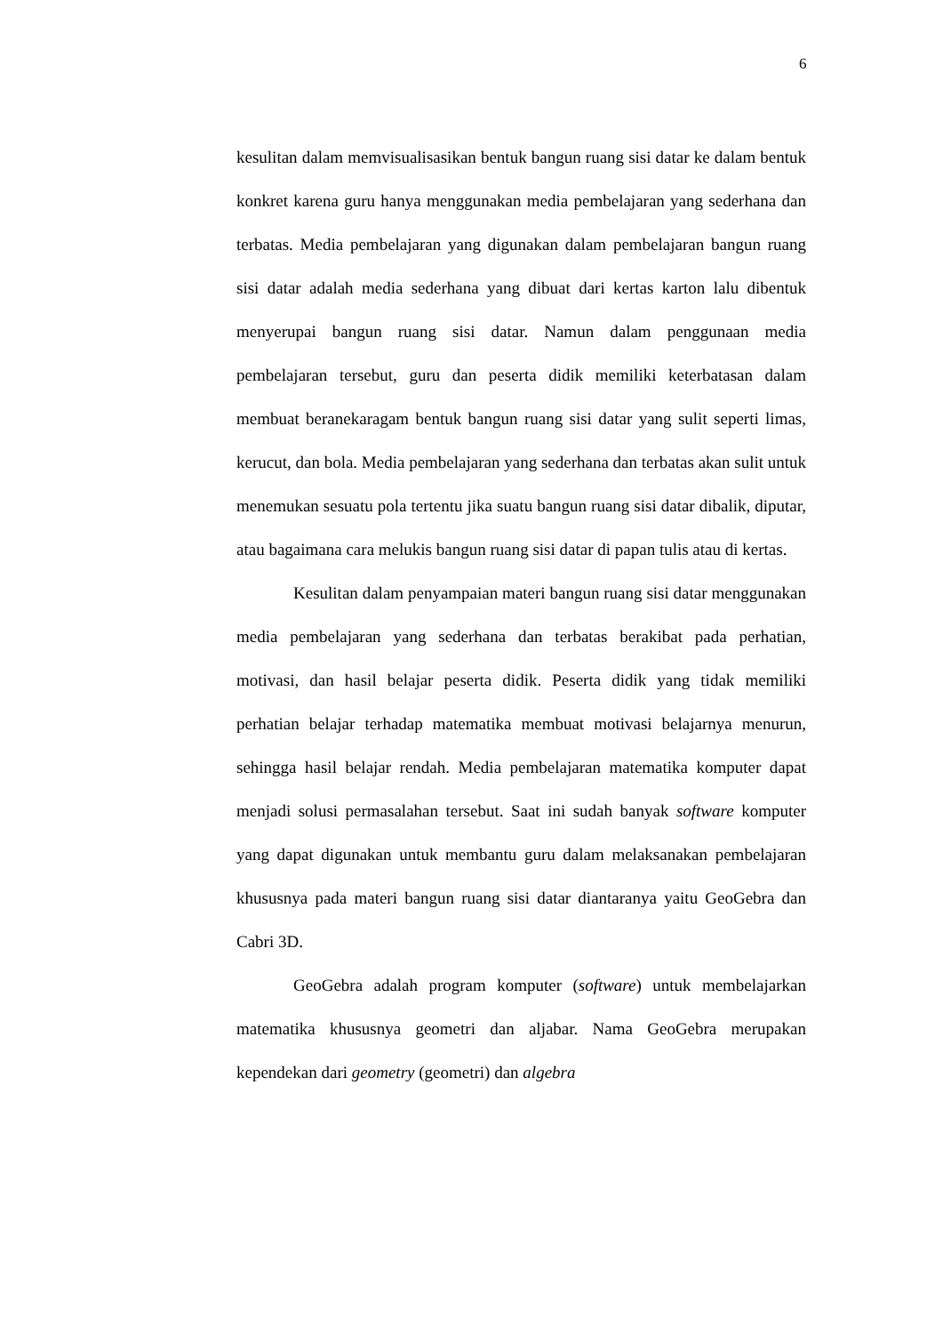6
kesulitan dalam memvisualisasikan bentuk bangun ruang sisi datar ke dalam bentuk konkret karena guru hanya menggunakan media pembelajaran yang sederhana dan terbatas. Media pembelajaran yang digunakan dalam pembelajaran bangun ruang sisi datar adalah media sederhana yang dibuat dari kertas karton lalu dibentuk menyerupai bangun ruang sisi datar. Namun dalam penggunaan media pembelajaran tersebut, guru dan peserta didik memiliki keterbatasan dalam membuat beranekaragam bentuk bangun ruang sisi datar yang sulit seperti limas, kerucut, dan bola. Media pembelajaran yang sederhana dan terbatas akan sulit untuk menemukan sesuatu pola tertentu jika suatu bangun ruang sisi datar dibalik, diputar, atau bagaimana cara melukis bangun ruang sisi datar di papan tulis atau di kertas.
Kesulitan dalam penyampaian materi bangun ruang sisi datar menggunakan media pembelajaran yang sederhana dan terbatas berakibat pada perhatian, motivasi, dan hasil belajar peserta didik. Peserta didik yang tidak memiliki perhatian belajar terhadap matematika membuat motivasi belajarnya menurun, sehingga hasil belajar rendah. Media pembelajaran matematika komputer dapat menjadi solusi permasalahan tersebut. Saat ini sudah banyak software komputer yang dapat digunakan untuk membantu guru dalam melaksanakan pembelajaran khususnya pada materi bangun ruang sisi datar diantaranya yaitu GeoGebra dan Cabri 3D.
GeoGebra adalah program komputer (software) untuk membelajarkan matematika khususnya geometri dan aljabar. Nama GeoGebra merupakan kependekan dari geometry (geometri) dan algebra